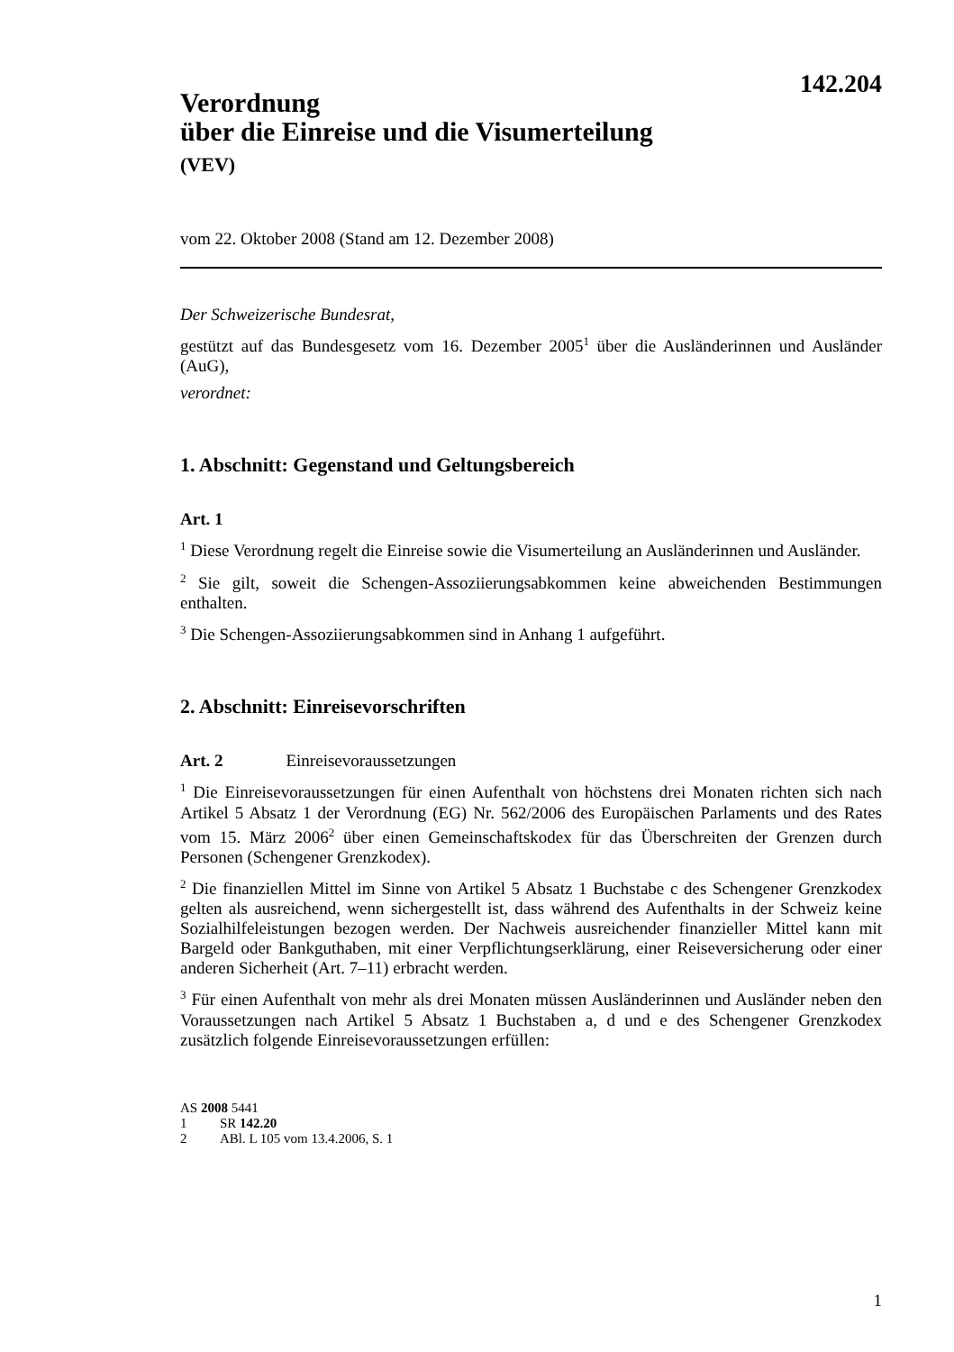142.204
Verordnung
über die Einreise und die Visumerteilung
(VEV)
vom 22. Oktober 2008 (Stand am 12. Dezember 2008)
Der Schweizerische Bundesrat,
gestützt auf das Bundesgesetz vom 16. Dezember 2005<sup>1</sup> über die Ausländerinnen und Ausländer (AuG),
verordnet:
1. Abschnitt: Gegenstand und Geltungsbereich
Art. 1
<sup>1</sup> Diese Verordnung regelt die Einreise sowie die Visumerteilung an Ausländerinnen und Ausländer.
<sup>2</sup> Sie gilt, soweit die Schengen-Assoziierungsabkommen keine abweichenden Bestimmungen enthalten.
<sup>3</sup> Die Schengen-Assoziierungsabkommen sind in Anhang 1 aufgeführt.
2. Abschnitt: Einreisevorschriften
Art. 2 Einreisevoraussetzungen
<sup>1</sup> Die Einreisevoraussetzungen für einen Aufenthalt von höchstens drei Monaten richten sich nach Artikel 5 Absatz 1 der Verordnung (EG) Nr. 562/2006 des Europäischen Parlaments und des Rates vom 15. März 2006<sup>2</sup> über einen Gemeinschaftskodex für das Überschreiten der Grenzen durch Personen (Schengener Grenzkodex).
<sup>2</sup> Die finanziellen Mittel im Sinne von Artikel 5 Absatz 1 Buchstabe c des Schengener Grenzkodex gelten als ausreichend, wenn sichergestellt ist, dass während des Aufenthalts in der Schweiz keine Sozialhilfeleistungen bezogen werden. Der Nachweis ausreichender finanzieller Mittel kann mit Bargeld oder Bankguthaben, mit einer Verpflichtungserklärung, einer Reiseversicherung oder einer anderen Sicherheit (Art. 7–11) erbracht werden.
<sup>3</sup> Für einen Aufenthalt von mehr als drei Monaten müssen Ausländerinnen und Ausländer neben den Voraussetzungen nach Artikel 5 Absatz 1 Buchstaben a, d und e des Schengener Grenzkodex zusätzlich folgende Einreisevoraussetzungen erfüllen:
AS 2008 5441
1 SR 142.20
2 ABl. L 105 vom 13.4.2006, S. 1
1